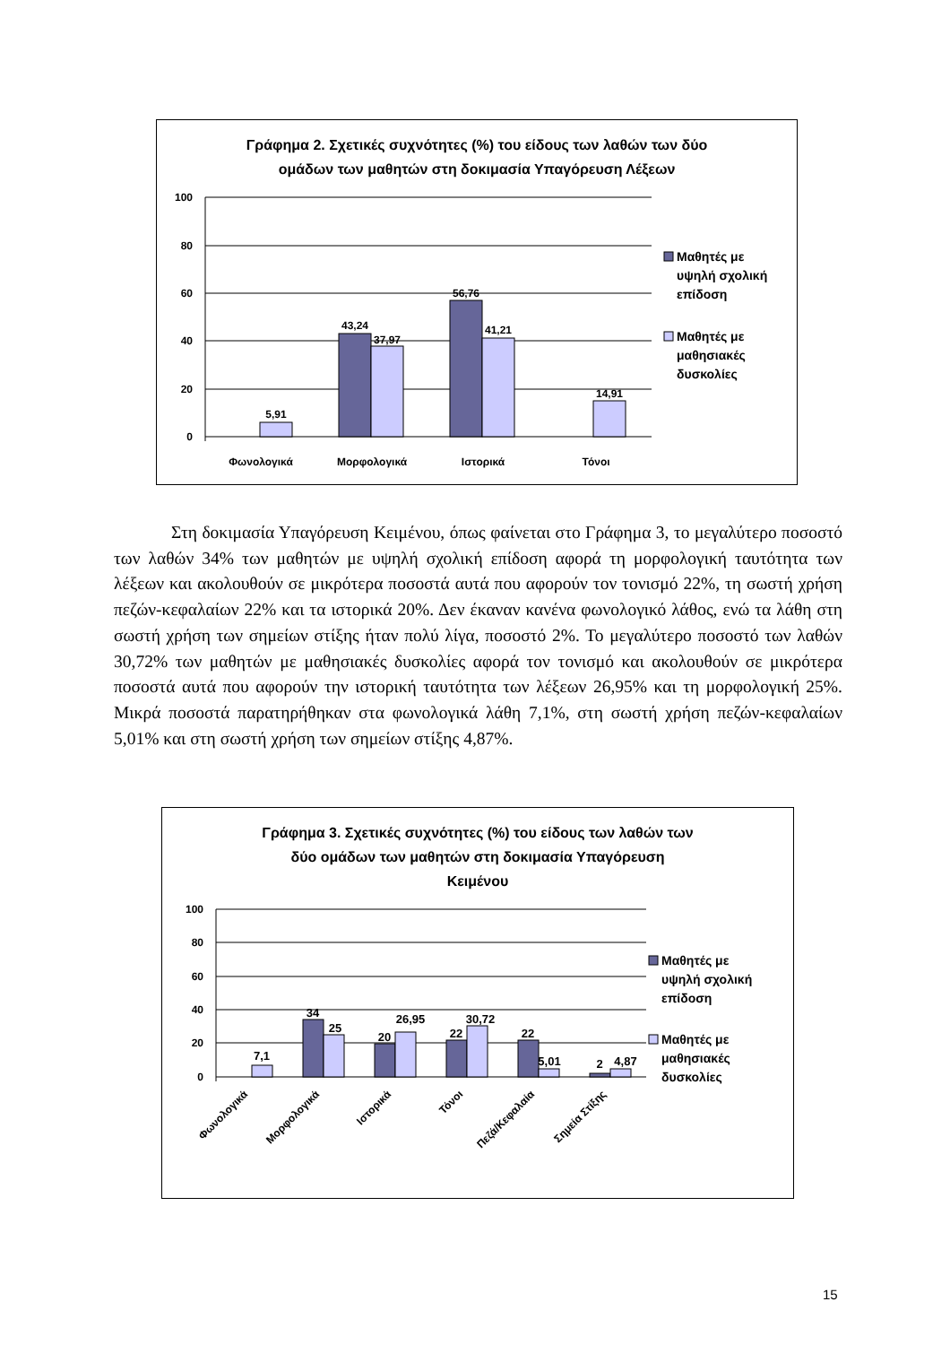Γράφημα 2. Σχετικές συχνότητες (%) του είδους των λαθών των δύο
ομάδων των μαθητών στη δοκιμασία Υπαγόρευση Λέξεων
100
80
60
40
20
0
5,91
43,24
37,97
56,76
41,21
14,91
Φωνολογικά
Μορφολογικά
Ιστορικά
Τόνοι
Μαθητές με
υψηλή σχολική
επίδοση
Μαθητές με
μαθησιακές
δυσκολίες
Στη δοκιμασία Υπαγόρευση Κειμένου, όπως φαίνεται στο Γράφημα 3, το μεγαλύτερο ποσοστό των λαθών 34% των μαθητών με υψηλή σχολική επίδοση αφορά τη μορφολογική ταυτότητα των λέξεων και ακολουθούν σε μικρότερα ποσοστά αυτά που αφορούν τον τονισμό 22%, τη σωστή χρήση πεζών-κεφαλαίων 22% και τα ιστορικά 20%. Δεν έκαναν κανένα φωνολογικό λάθος, ενώ τα λάθη στη σωστή χρήση των σημείων στίξης ήταν πολύ λίγα, ποσοστό 2%. Το μεγαλύτερο ποσοστό των λαθών 30,72% των μαθητών με μαθησιακές δυσκολίες αφορά τον τονισμό και ακολουθούν σε μικρότερα ποσοστά αυτά που αφορούν την ιστορική ταυτότητα των λέξεων 26,95% και τη μορφολογική 25%. Μικρά ποσοστά παρατηρήθηκαν στα φωνολογικά λάθη 7,1%, στη σωστή χρήση πεζών-κεφαλαίων 5,01% και στη σωστή χρήση των σημείων στίξης 4,87%.
Γράφημα 3. Σχετικές συχνότητες (%) του είδους των λαθών των
δύο ομάδων των μαθητών στη δοκιμασία Υπαγόρευση
Κειμένου
100
80
60
40
20
0
7,1
34
25
20
26,95
22
30,72
22
5,01
2
4,87
Φωνολογικά
Μορφολογικά
Ιστορικά
Τόνοι
Πεζά/Κεφαλαία
Σημεία Στίξης
Μαθητές με
υψηλή σχολική
επίδοση
Μαθητές με
μαθησιακές
δυσκολίες
15